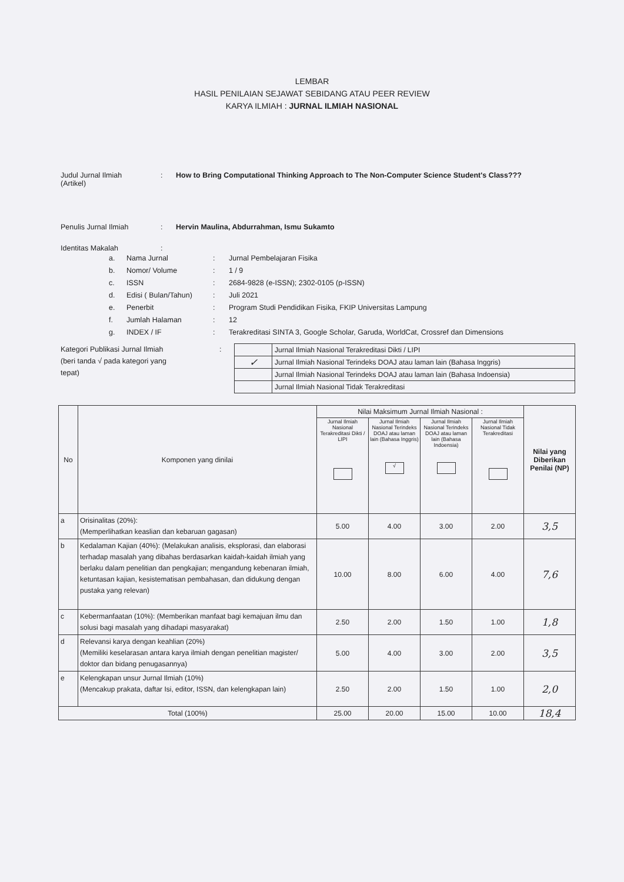LEMBAR
HASIL PENILAIAN SEJAWAT SEBIDANG ATAU PEER REVIEW
KARYA ILMIAH : JURNAL ILMIAH NASIONAL
Judul Jurnal Ilmiah
(Artikel)
: How to Bring Computational Thinking Approach to The Non-Computer Science Student's Class???
Penulis Jurnal Ilmiah : Hervin Maulina, Abdurrahman, Ismu Sukamto
Identitas Makalah :
a. Nama Jurnal: Jurnal Pembelajaran Fisika
b. Nomor/ Volume: 1 / 9
c. ISSN: 2684-9828 (e-ISSN); 2302-0105 (p-ISSN)
d. Edisi ( Bulan/Tahun): Juli 2021
e. Penerbit: Program Studi Pendidikan Fisika, FKIP Universitas Lampung
f. Jumlah Halaman: 12
g. INDEX / IF: Terakreditasi SINTA 3, Google Scholar, Garuda, WorldCat, Crossref dan Dimensions
Kategori Publikasi Jurnal Ilmiah
(beri tanda √ pada kategori yang
tepat)
:
| | Jurnal Ilmiah Nasional Terakreditasi Dikti / LIPI |
| ✓ | Jurnal Ilmiah Nasional Terindeks DOAJ atau laman lain (Bahasa Inggris) |
| | Jurnal Ilmiah Nasional Terindeks DOAJ atau laman lain (Bahasa Indoensia) |
| | Jurnal Ilmiah Nasional Tidak Terakreditasi |
| No | Komponen yang dinilai | Nilai Maksimum Jurnal Ilmiah Nasional : | | | | Nilai yang Diberikan Penilai (NP) |
| | | Jurnal Ilmiah Nasional Terakreditasi Dikti / LIPI | Jurnal Ilmiah Nasional Terindeks DOAJ atau laman lain (Bahasa Inggris) √ | Jurnal Ilmiah Nasional Terindeks DOAJ atau laman lain (Bahasa Indoensia) | Jurnal Ilmiah Nasional Tidak Terakreditasi | |
| a | Orisinalitas (20%): (Memperlihatkan keaslian dan kebaruan gagasan) | 5.00 | 4.00 | 3.00 | 2.00 | 3,5 |
| b | Kedalaman Kajian (40%): (Melakukan analisis, eksplorasi, dan elaborasi terhadap masalah yang dibahas berdasarkan kaidah-kaidah ilmiah yang berlaku dalam penelitian dan pengkajian; mengandung kebenaran ilmiah, ketuntasan kajian, kesistematisan pembahasan, dan didukung dengan pustaka yang relevan) | 10.00 | 8.00 | 6.00 | 4.00 | 7,6 |
| c | Kebermanfaatan (10%): (Memberikan manfaat bagi kemajuan ilmu dan solusi bagi masalah yang dihadapi masyarakat) | 2.50 | 2.00 | 1.50 | 1.00 | 1,8 |
| d | Relevansi karya dengan keahlian (20%) (Memiliki keselarasan antara karya ilmiah dengan penelitian magister/ doktor dan bidang penugasannya) | 5.00 | 4.00 | 3.00 | 2.00 | 3,5 |
| e | Kelengkapan unsur Jurnal Ilmiah (10%) (Mencakup prakata, daftar Isi, editor, ISSN, dan kelengkapan lain) | 2.50 | 2.00 | 1.50 | 1.00 | 2,0 |
| Total (100%) | | 25.00 | 20.00 | 15.00 | 10.00 | 18,4 |